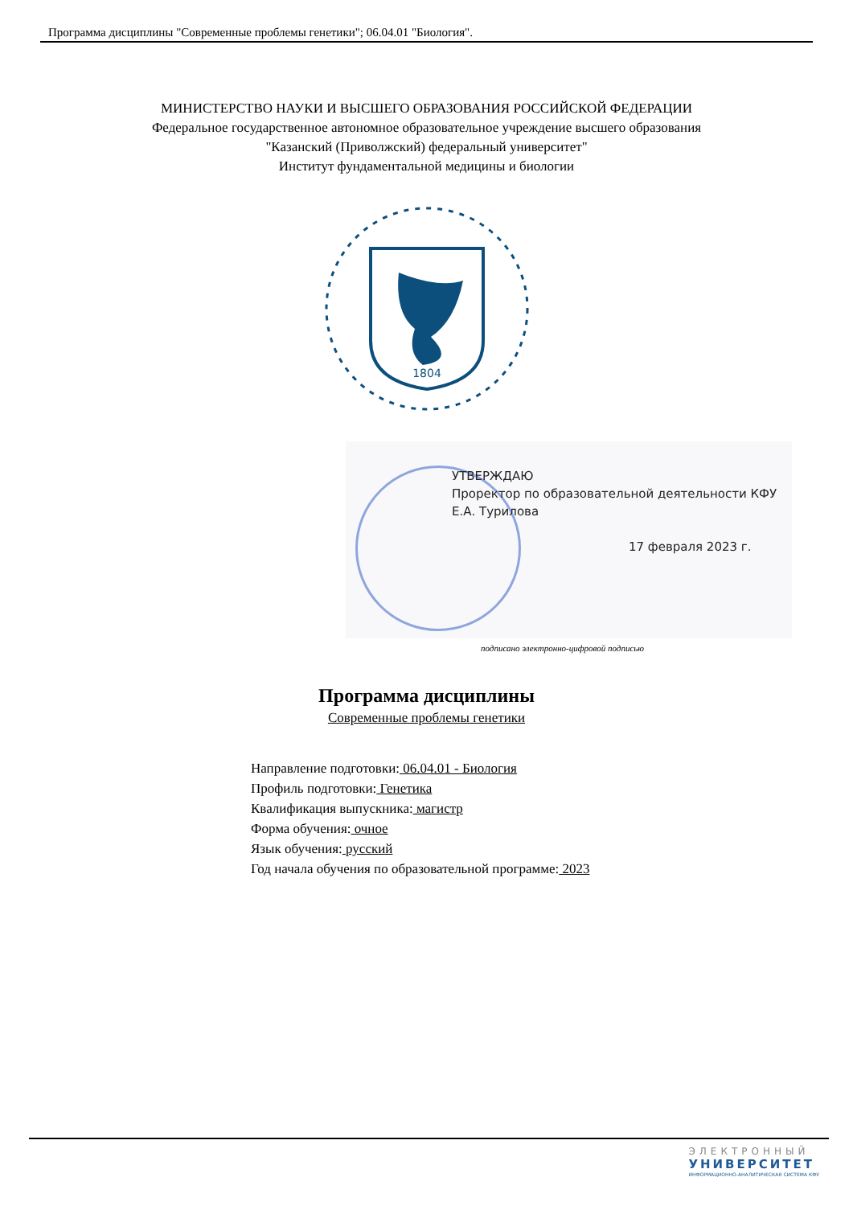Программа дисциплины "Современные проблемы генетики"; 06.04.01 "Биология".
МИНИСТЕРСТВО НАУКИ И ВЫСШЕГО ОБРАЗОВАНИЯ РОССИЙСКОЙ ФЕДЕРАЦИИ
Федеральное государственное автономное образовательное учреждение высшего образования
"Казанский (Приволжский) федеральный университет"
Институт фундаментальной медицины и биологии
1804
УТВЕРЖДАЮ
Проректор по образовательной деятельности КФУ
Е.А. Турилова
17 февраля 2023 г.
подписано электронно-цифровой подписью
Программа дисциплины
Современные проблемы генетики
Направление подготовки: 06.04.01 - Биология
Профиль подготовки: Генетика
Квалификация выпускника: магистр
Форма обучения: очное
Язык обучения: русский
Год начала обучения по образовательной программе: 2023
ЭЛЕКТРОННЫЙ
УНИВЕРСИТЕТ
ИНФОРМАЦИОННО-АНАЛИТИЧЕСКАЯ СИСТЕМА КФУ